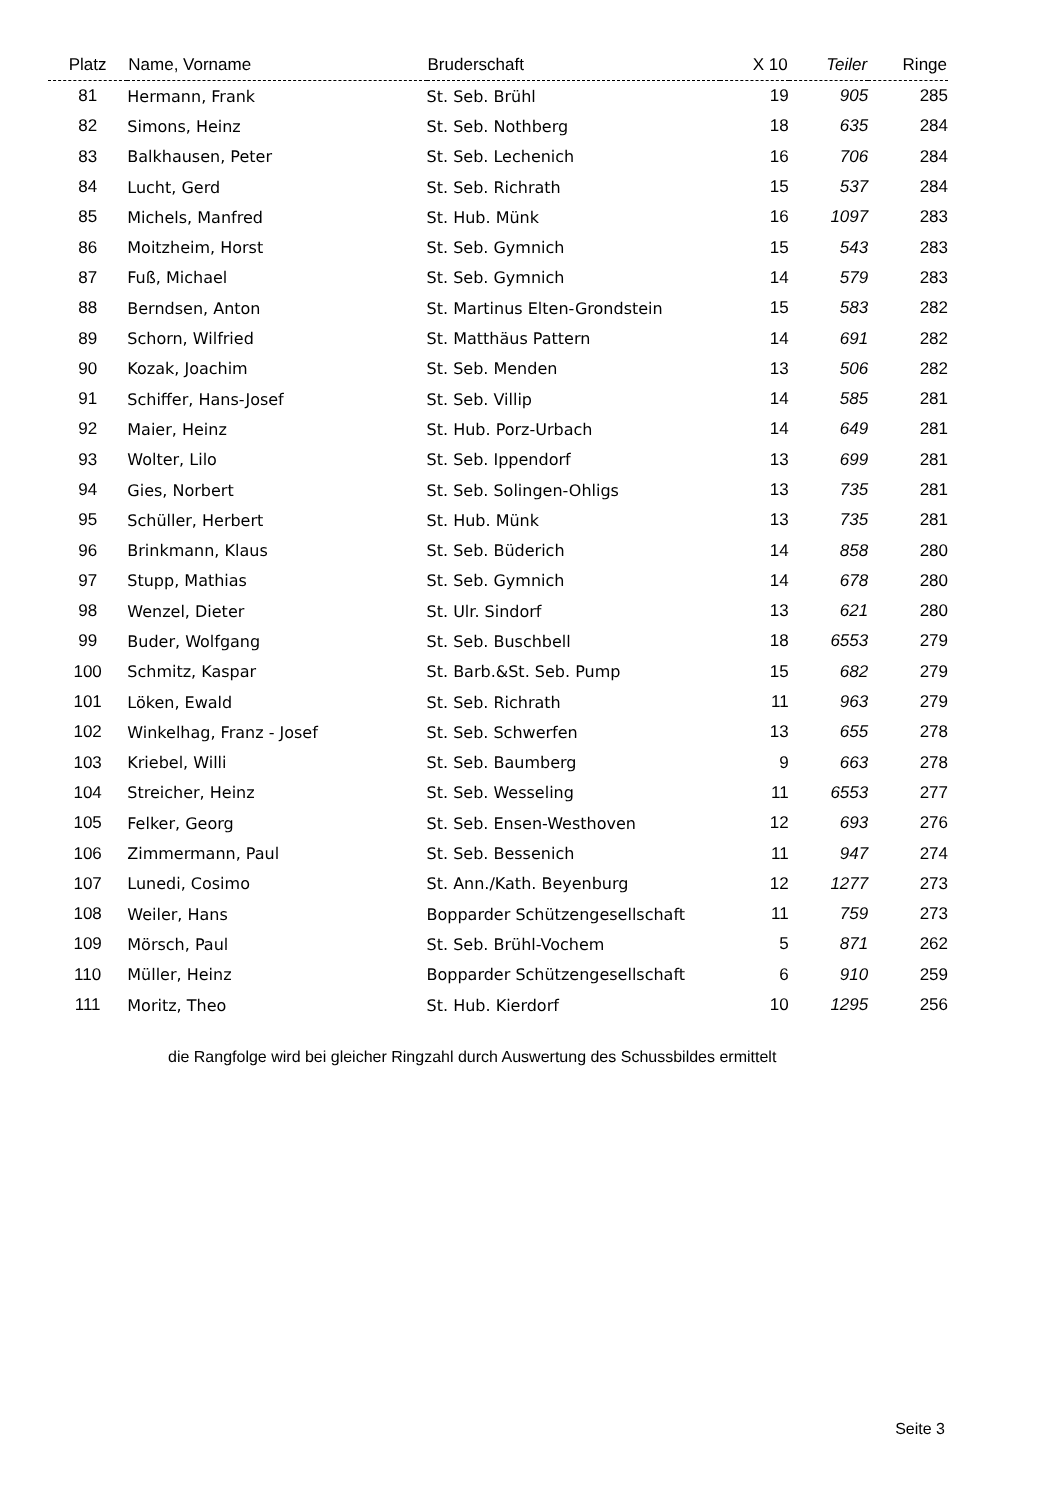| Platz | Name, Vorname | Bruderschaft | X 10 | Teiler | Ringe |
| --- | --- | --- | --- | --- | --- |
| 81 | Hermann, Frank | St. Seb. Brühl | 19 | 905 | 285 |
| 82 | Simons, Heinz | St. Seb. Nothberg | 18 | 635 | 284 |
| 83 | Balkhausen, Peter | St. Seb. Lechenich | 16 | 706 | 284 |
| 84 | Lucht, Gerd | St. Seb. Richrath | 15 | 537 | 284 |
| 85 | Michels, Manfred | St. Hub. Münk | 16 | 1097 | 283 |
| 86 | Moitzheim, Horst | St. Seb. Gymnich | 15 | 543 | 283 |
| 87 | Fuß, Michael | St. Seb. Gymnich | 14 | 579 | 283 |
| 88 | Berndsen, Anton | St. Martinus Elten-Grondstein | 15 | 583 | 282 |
| 89 | Schorn, Wilfried | St. Matthäus Pattern | 14 | 691 | 282 |
| 90 | Kozak, Joachim | St. Seb. Menden | 13 | 506 | 282 |
| 91 | Schiffer, Hans-Josef | St. Seb. Villip | 14 | 585 | 281 |
| 92 | Maier, Heinz | St. Hub. Porz-Urbach | 14 | 649 | 281 |
| 93 | Wolter, Lilo | St. Seb. Ippendorf | 13 | 699 | 281 |
| 94 | Gies, Norbert | St. Seb. Solingen-Ohligs | 13 | 735 | 281 |
| 95 | Schüller, Herbert | St. Hub. Münk | 13 | 735 | 281 |
| 96 | Brinkmann, Klaus | St. Seb. Büderich | 14 | 858 | 280 |
| 97 | Stupp, Mathias | St. Seb. Gymnich | 14 | 678 | 280 |
| 98 | Wenzel, Dieter | St. Ulr. Sindorf | 13 | 621 | 280 |
| 99 | Buder, Wolfgang | St. Seb. Buschbell | 18 | 6553 | 279 |
| 100 | Schmitz, Kaspar | St. Barb.&St. Seb. Pump | 15 | 682 | 279 |
| 101 | Löken, Ewald | St. Seb. Richrath | 11 | 963 | 279 |
| 102 | Winkelhag, Franz - Josef | St. Seb. Schwerfen | 13 | 655 | 278 |
| 103 | Kriebel, Willi | St. Seb. Baumberg | 9 | 663 | 278 |
| 104 | Streicher, Heinz | St. Seb. Wesseling | 11 | 6553 | 277 |
| 105 | Felker, Georg | St. Seb. Ensen-Westhoven | 12 | 693 | 276 |
| 106 | Zimmermann, Paul | St. Seb. Bessenich | 11 | 947 | 274 |
| 107 | Lunedi, Cosimo | St. Ann./Kath. Beyenburg | 12 | 1277 | 273 |
| 108 | Weiler, Hans | Bopparder Schützengesellschaft | 11 | 759 | 273 |
| 109 | Mörsch, Paul | St. Seb. Brühl-Vochem | 5 | 871 | 262 |
| 110 | Müller, Heinz | Bopparder Schützengesellschaft | 6 | 910 | 259 |
| 111 | Moritz, Theo | St. Hub. Kierdorf | 10 | 1295 | 256 |
die Rangfolge wird bei gleicher Ringzahl durch Auswertung des Schussbildes ermittelt
Seite 3